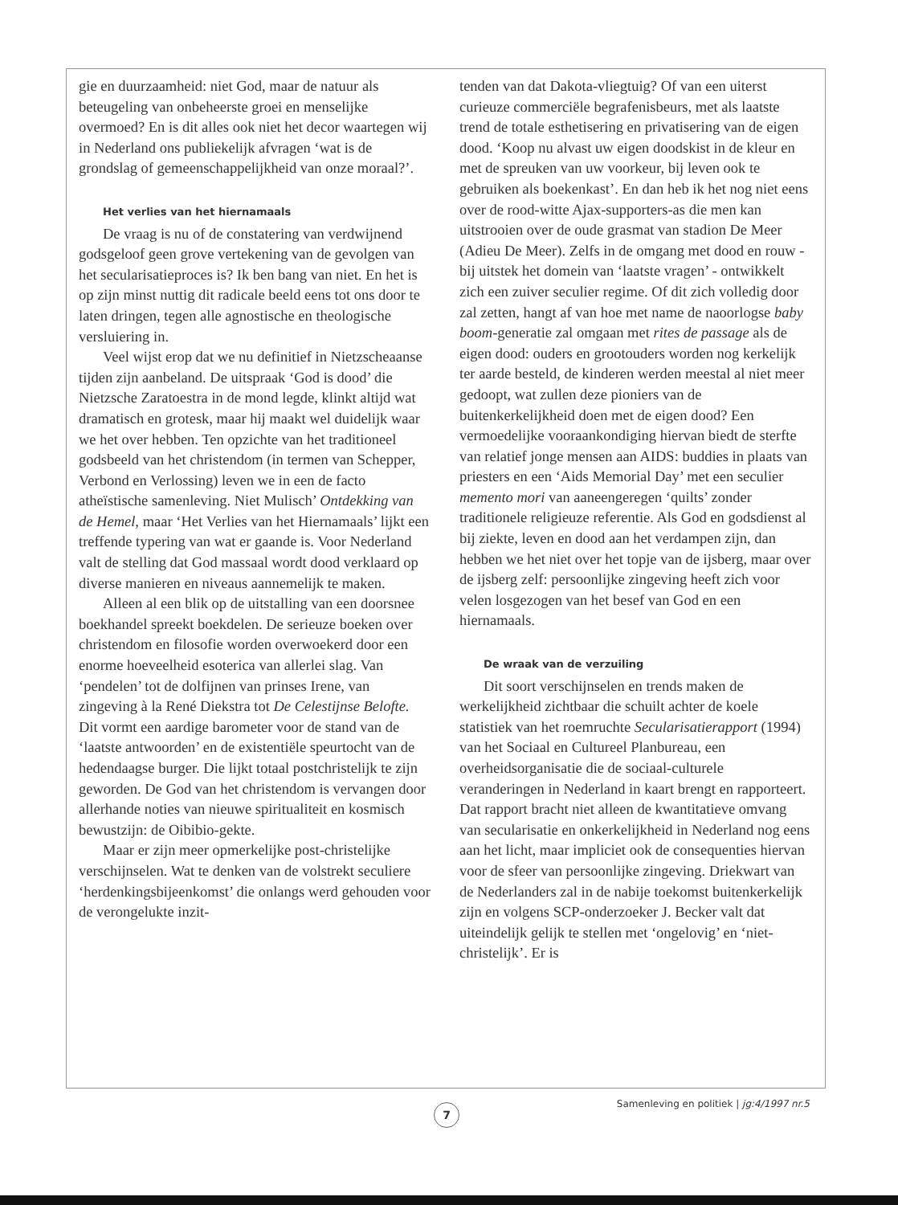gie en duurzaamheid: niet God, maar de natuur als beteugeling van onbeheerste groei en menselijke overmoed? En is dit alles ook niet het decor waartegen wij in Nederland ons publiekelijk afvragen ‘wat is de grondslag of gemeenschappelijkheid van onze moraal?’.
Het verlies van het hiernamaals
De vraag is nu of de constatering van verdwijnend godsgeloof geen grove vertekening van de gevolgen van het secularisatieproces is? Ik ben bang van niet. En het is op zijn minst nuttig dit radicale beeld eens tot ons door te laten dringen, tegen alle agnostische en theologische versluiering in.
Veel wijst erop dat we nu definitief in Nietzscheaanse tijden zijn aanbeland. De uitspraak ‘God is dood’ die Nietzsche Zaratoestra in de mond legde, klinkt altijd wat dramatisch en grotesk, maar hij maakt wel duidelijk waar we het over hebben. Ten opzichte van het traditioneel godsbeeld van het christendom (in termen van Schepper, Verbond en Verlossing) leven we in een de facto atheïstische samenleving. Niet Mulisch’ Ontdekking van de Hemel, maar ‘Het Verlies van het Hiernamaals’ lijkt een treffende typering van wat er gaande is. Voor Nederland valt de stelling dat God massaal wordt dood verklaard op diverse manieren en niveaus aannemelijk te maken.
Alleen al een blik op de uitstalling van een doorsnee boekhandel spreekt boekdelen. De serieuze boeken over christendom en filosofie worden overwoekerd door een enorme hoeveelheid esoterica van allerlei slag. Van ‘pendelen’ tot de dolfijnen van prinses Irene, van zingeving à la René Diekstra tot De Celestijnse Belofte. Dit vormt een aardige barometer voor de stand van de ‘laatste antwoorden’ en de existentiële speurtocht van de hedendaagse burger. Die lijkt totaal postchristelijk te zijn geworden. De God van het christendom is vervangen door allerhande noties van nieuwe spiritualiteit en kosmisch bewustzijn: de Oibibio-gekte.
Maar er zijn meer opmerkelijke post-christelijke verschijnselen. Wat te denken van de volstrekt seculiere ‘herdenkingsbijeenkomst’ die onlangs werd gehouden voor de verongelukte inzit-
tenden van dat Dakota-vliegtuig? Of van een uiterst curieuze commerciële begrafenisbeurs, met als laatste trend de totale esthetisering en privatisering van de eigen dood. ‘Koop nu alvast uw eigen doodskist in de kleur en met de spreuken van uw voorkeur, bij leven ook te gebruiken als boekenkast’. En dan heb ik het nog niet eens over de rood-witte Ajax-supporters-as die men kan uitstrooien over de oude grasmat van stadion De Meer (Adieu De Meer). Zelfs in de omgang met dood en rouw - bij uitstek het domein van ‘laatste vragen’ - ontwikkelt zich een zuiver seculier regime. Of dit zich volledig door zal zetten, hangt af van hoe met name de naoorlogse baby boom-generatie zal omgaan met rites de passage als de eigen dood: ouders en grootouders worden nog kerkelijk ter aarde besteld, de kinderen werden meestal al niet meer gedoopt, wat zullen deze pioniers van de buitenkerkelijkheid doen met de eigen dood? Een vermoedelijke vooraankondiging hiervan biedt de sterfte van relatief jonge mensen aan AIDS: buddies in plaats van priesters en een ‘Aids Memorial Day’ met een seculier memento mori van aaneengeregen ‘quilts’ zonder traditionele religieuze referentie. Als God en godsdienst al bij ziekte, leven en dood aan het verdampen zijn, dan hebben we het niet over het topje van de ijsberg, maar over de ijsberg zelf: persoonlijke zingeving heeft zich voor velen losgezogen van het besef van God en een hiernamaals.
De wraak van de verzuiling
Dit soort verschijnselen en trends maken de werkelijkheid zichtbaar die schuilt achter de koele statistiek van het roemruchte Secularisatierapport (1994) van het Sociaal en Cultureel Planbureau, een overheidsorganisatie die de sociaal-culturele veranderingen in Nederland in kaart brengt en rapporteert. Dat rapport bracht niet alleen de kwantitatieve omvang van secularisatie en onkerkelijkheid in Nederland nog eens aan het licht, maar impliciet ook de consequenties hiervan voor de sfeer van persoonlijke zingeving. Driekwart van de Nederlanders zal in de nabije toekomst buitenkerkelijk zijn en volgens SCP-onderzoeker J. Becker valt dat uiteindelijk gelijk te stellen met ‘ongelovig’ en ‘niet-christelijk’. Er is
Samenleving en politiek | jg:4/1997 nr.5
7